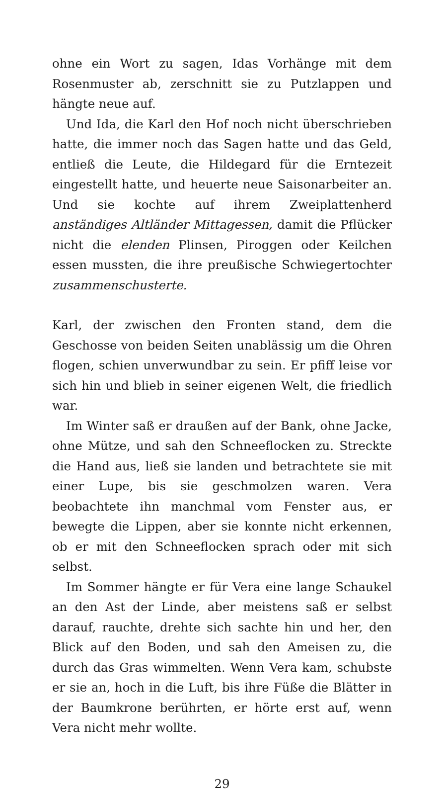ohne ein Wort zu sagen, Idas Vorhänge mit dem Rosenmuster ab, zerschnitt sie zu Putzlappen und hängte neue auf.
Und Ida, die Karl den Hof noch nicht überschrieben hatte, die immer noch das Sagen hatte und das Geld, entließ die Leute, die Hildegard für die Erntezeit eingestellt hatte, und heuerte neue Saisonarbeiter an. Und sie kochte auf ihrem Zweiplattenherd anständiges Altländer Mittagessen, damit die Pflücker nicht die elenden Plinsen, Piroggen oder Keilchen essen mussten, die ihre preußische Schwiegertochter zusammenschusterte.
Karl, der zwischen den Fronten stand, dem die Geschosse von beiden Seiten unablässig um die Ohren flogen, schien unverwundbar zu sein. Er pfiff leise vor sich hin und blieb in seiner eigenen Welt, die friedlich war.
Im Winter saß er draußen auf der Bank, ohne Jacke, ohne Mütze, und sah den Schneeflocken zu. Streckte die Hand aus, ließ sie landen und betrachtete sie mit einer Lupe, bis sie geschmolzen waren. Vera beobachtete ihn manchmal vom Fenster aus, er bewegte die Lippen, aber sie konnte nicht erkennen, ob er mit den Schneeflocken sprach oder mit sich selbst.
Im Sommer hängte er für Vera eine lange Schaukel an den Ast der Linde, aber meistens saß er selbst darauf, rauchte, drehte sich sachte hin und her, den Blick auf den Boden, und sah den Ameisen zu, die durch das Gras wimmelten. Wenn Vera kam, schubste er sie an, hoch in die Luft, bis ihre Füße die Blätter in der Baumkrone berührten, er hörte erst auf, wenn Vera nicht mehr wollte.
29